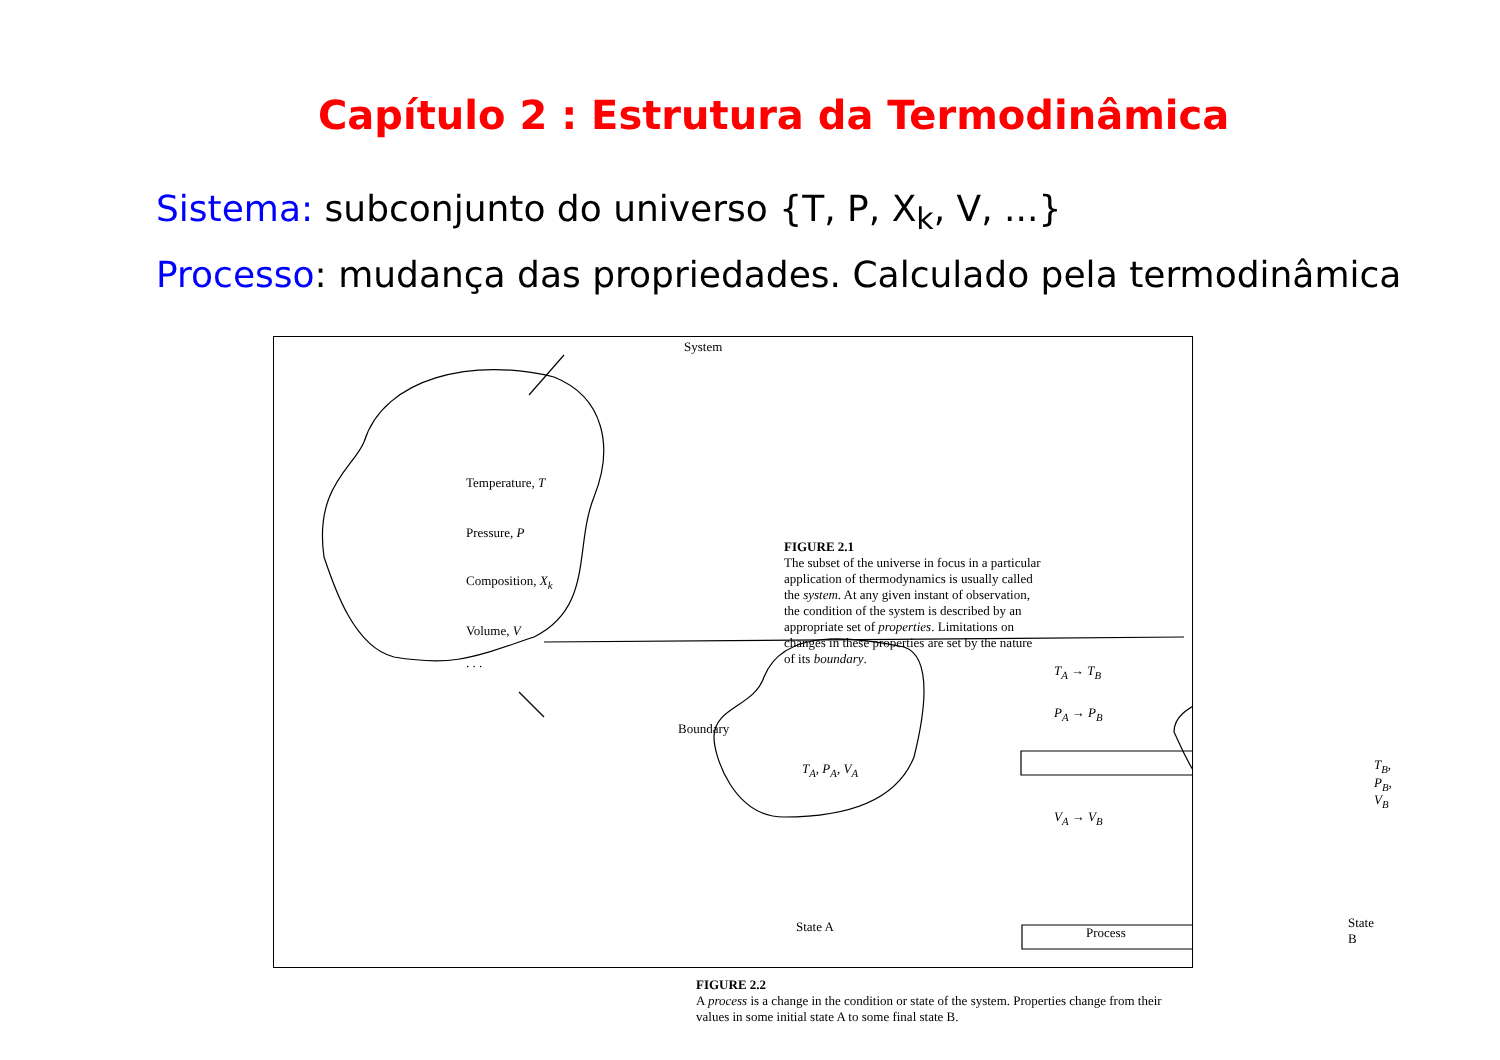Capítulo 2 : Estrutura da Termodinâmica
Sistema: subconjunto do universo {T, P, X<sub>k</sub>, V, ...}
Processo: mudança das propriedades. Calculado pela termodinâmica
System
Temperature, T
Pressure, P
Composition, X<sub>k</sub>
Volume, V
. . .
Boundary
FIGURE 2.1
The subset of the universe in focus in a particular
application of thermodynamics is usually called
the system. At any given instant of observation,
the condition of the system is described by an
appropriate set of properties. Limitations on
changes in these properties are set by the nature
of its boundary.
T<sub>A</sub>, P<sub>A</sub>, V<sub>A</sub>
T<sub>A</sub> → T<sub>B</sub>
P<sub>A</sub> → P<sub>B</sub>
V<sub>A</sub> → V<sub>B</sub>
T<sub>B</sub>, P<sub>B</sub>, V<sub>B</sub>
State A Process
State B
FIGURE 2.2
A process is a change in the condition or state of the system. Properties change from their values in some initial state A to some final state B.